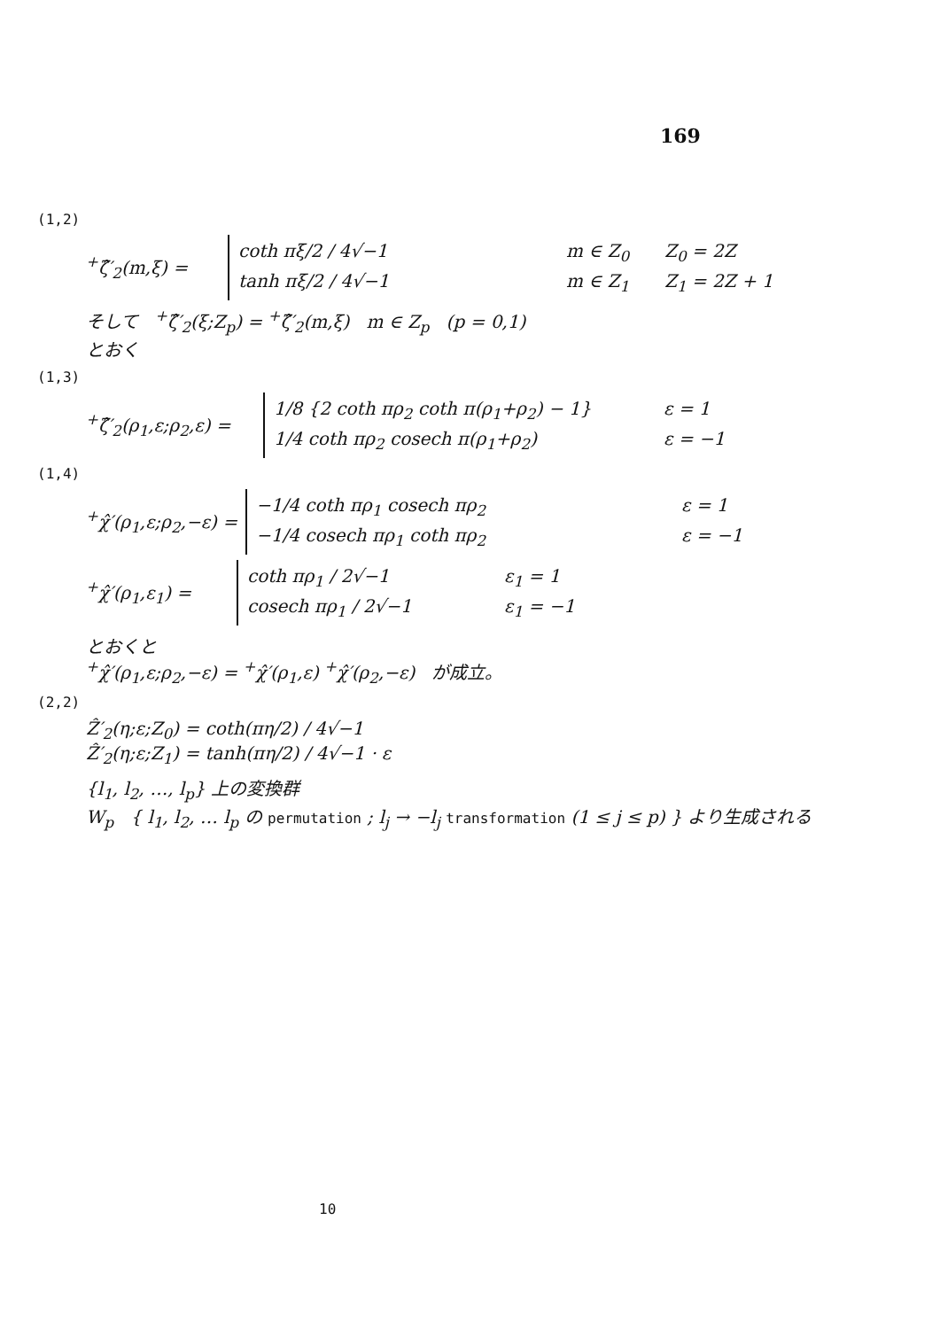169
(1,2)
<sup>+</sup>ζ̂′<sub>2</sub>(m,ξ) =
coth πξ/2 / 4√−1 m ∈ Z<sub>0</sub> Z<sub>0</sub> = 2Z
tanh πξ/2 / 4√−1 m ∈ Z<sub>1</sub> Z<sub>1</sub> = 2Z + 1
そして <sup>+</sup>ζ̂′<sub>2</sub>(ξ;Z<sub>p</sub>) = <sup>+</sup>ζ̂′<sub>2</sub>(m,ξ) m ∈ Z<sub>p</sub> (p = 0,1)
とおく
(1,3)
<sup>+</sup>ζ̂′<sub>2</sub>(ρ<sub>1</sub>,ε;ρ<sub>2</sub>,ε) =
1/8 {2 coth πρ<sub>2</sub> coth π(ρ<sub>1</sub>+ρ<sub>2</sub>) − 1} ε = 1
1/4 coth πρ<sub>2</sub> cosech π(ρ<sub>1</sub>+ρ<sub>2</sub>) ε = −1
(1,4)
<sup>+</sup>χ̂′(ρ<sub>1</sub>,ε;ρ<sub>2</sub>,−ε) =
−1/4 coth πρ<sub>1</sub> cosech πρ<sub>2</sub> ε = 1
−1/4 cosech πρ<sub>1</sub> coth πρ<sub>2</sub> ε = −1
<sup>+</sup>χ̂′(ρ<sub>1</sub>,ε<sub>1</sub>) =
coth πρ<sub>1</sub> / 2√−1 ε<sub>1</sub> = 1
cosech πρ<sub>1</sub> / 2√−1 ε<sub>1</sub> = −1
とおくと
<sup>+</sup>χ̂′(ρ<sub>1</sub>,ε;ρ<sub>2</sub>,−ε) = <sup>+</sup>χ̂′(ρ<sub>1</sub>,ε) <sup>+</sup>χ̂′(ρ<sub>2</sub>,−ε) が成立。
(2,2)
Ẑ′<sub>2</sub>(η;ε;Z<sub>0</sub>) = coth(πη/2) / 4√−1
Ẑ′<sub>2</sub>(η;ε;Z<sub>1</sub>) = tanh(πη/2) / 4√−1 · ε
{l<sub>1</sub>, l<sub>2</sub>, …, l<sub>p</sub>} 上の変換群
W<sub>p</sub> { l<sub>1</sub>, l<sub>2</sub>, … l<sub>p</sub> の permutation ; l<sub>j</sub> → −l<sub>j</sub> transformation (1 ≤ j ≤ p) } より生成される
10